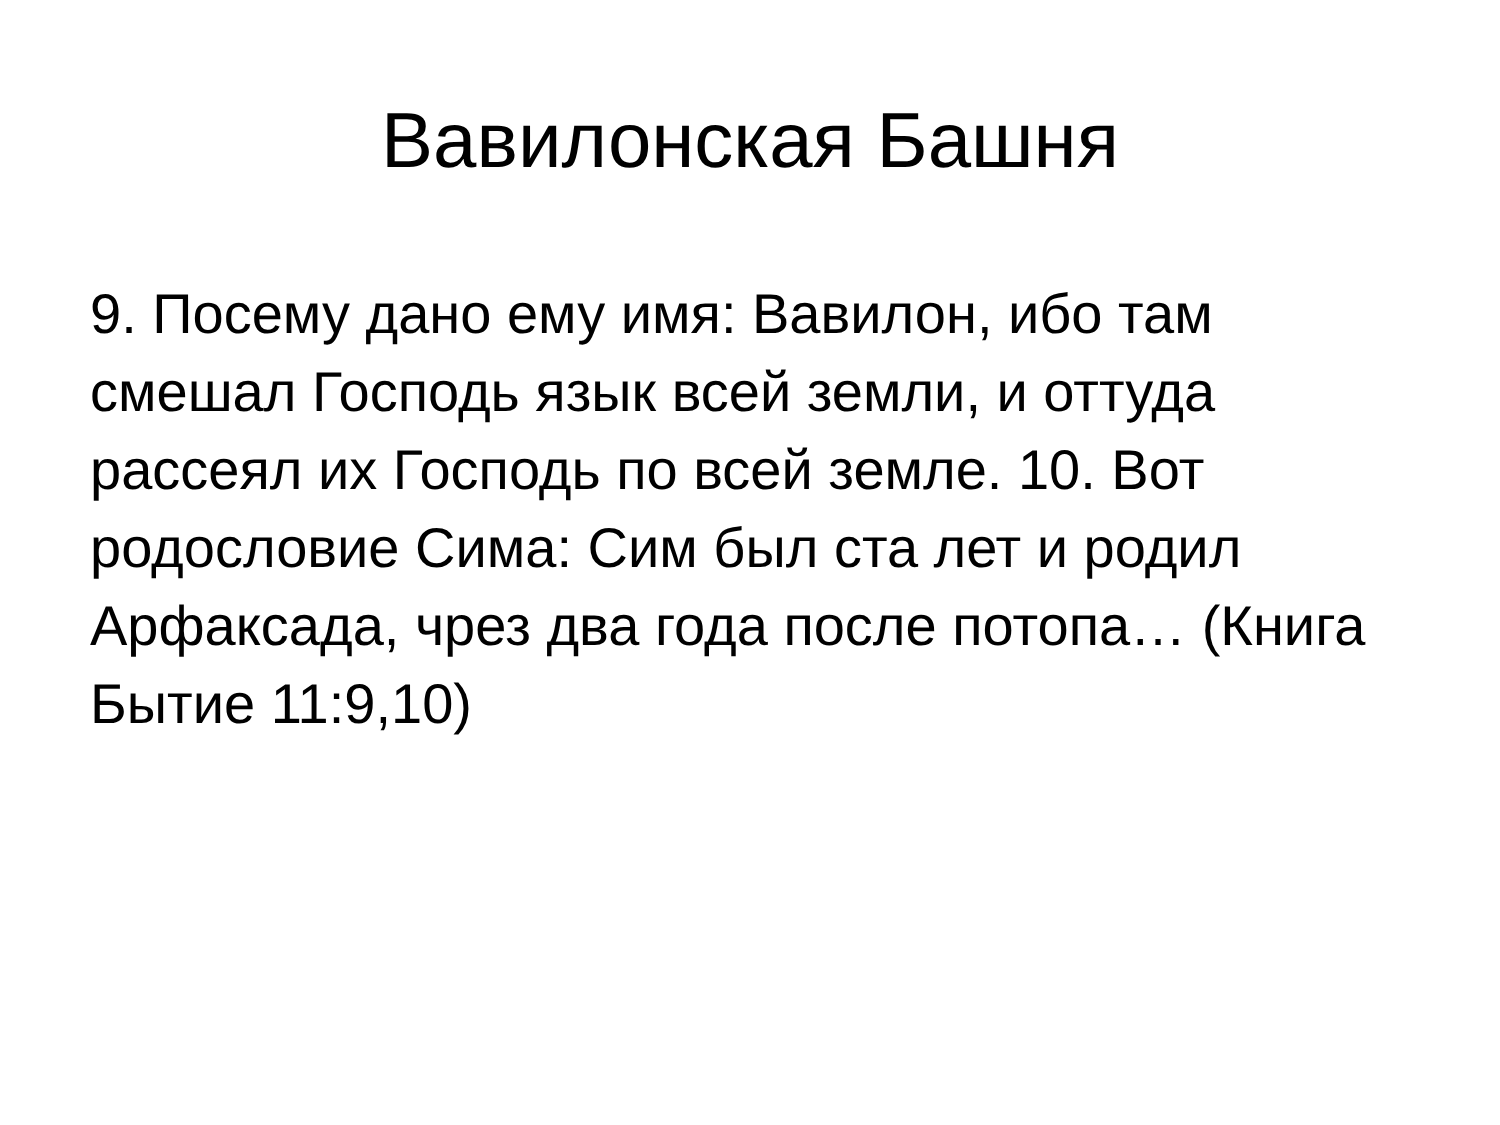Вавилонская Башня
9. Посему дано ему имя: Вавилон, ибо там смешал Господь язык всей земли, и оттуда рассеял их Господь по всей земле. 10. Вот родословие Сима: Сим был ста лет и родил Арфаксада, чрез два года после потопа… (Книга Бытие 11:9,10)